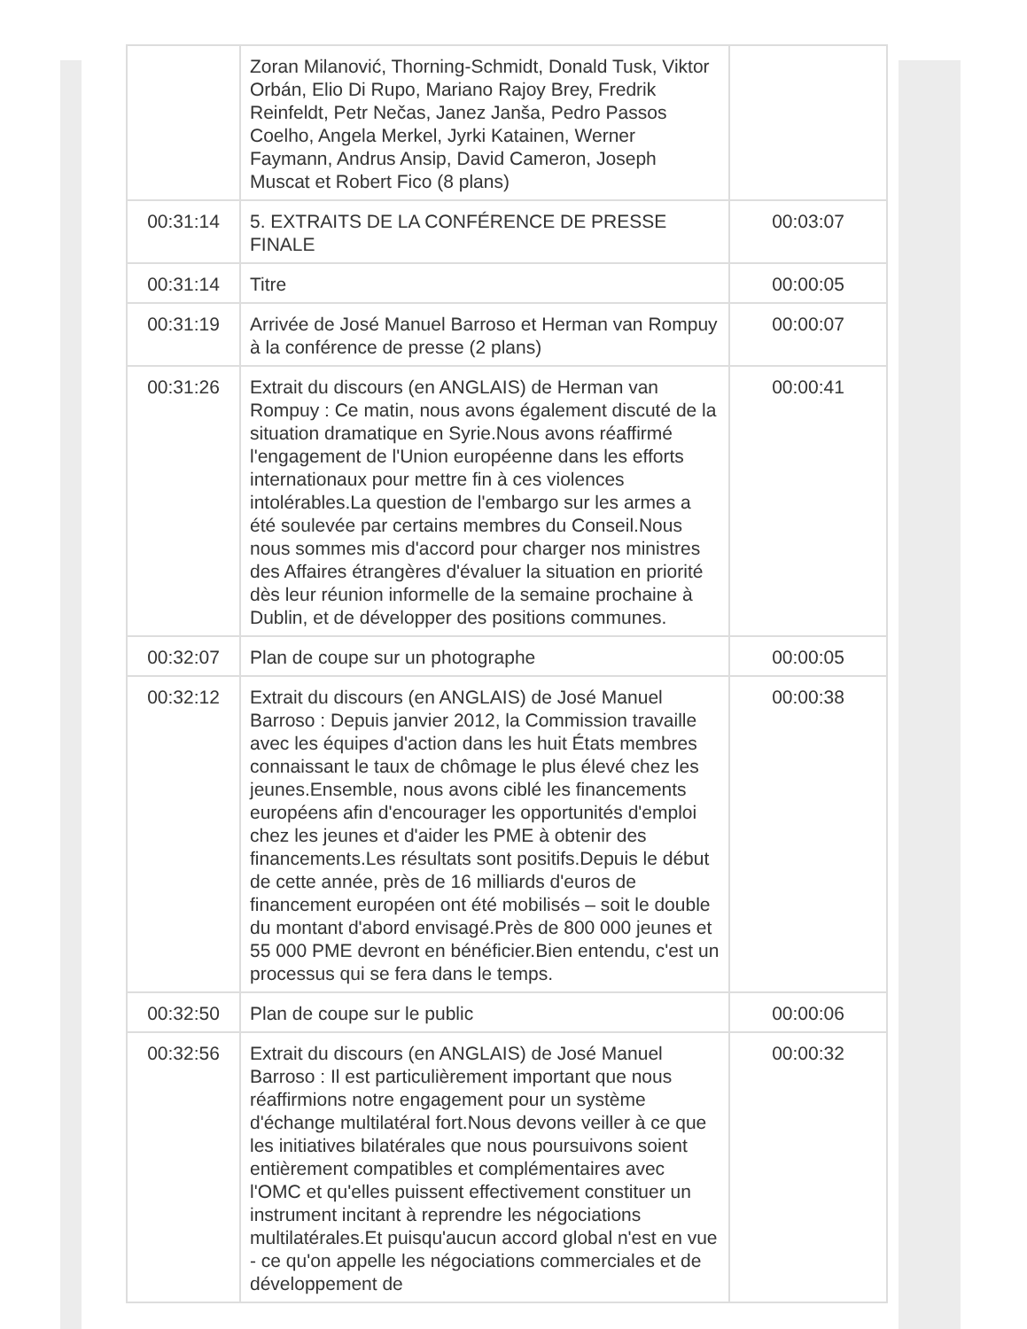| | Zoran Milanović, Thorning-Schmidt, Donald Tusk, Viktor Orbán, Elio Di Rupo, Mariano Rajoy Brey, Fredrik Reinfeldt, Petr Nečas, Janez Janša, Pedro Passos Coelho, Angela Merkel, Jyrki Katainen, Werner Faymann, Andrus Ansip, David Cameron, Joseph Muscat et Robert Fico (8 plans) | |
| 00:31:14 | 5. EXTRAITS DE LA CONFÉRENCE DE PRESSE FINALE | 00:03:07 |
| 00:31:14 | Titre | 00:00:05 |
| 00:31:19 | Arrivée de José Manuel Barroso et Herman van Rompuy à la conférence de presse (2 plans) | 00:00:07 |
| 00:31:26 | Extrait du discours (en ANGLAIS) de Herman van Rompuy : Ce matin, nous avons également discuté de la situation dramatique en Syrie.Nous avons réaffirmé l'engagement de l'Union européenne dans les efforts internationaux pour mettre fin à ces violences intolérables.La question de l'embargo sur les armes a été soulevée par certains membres du Conseil.Nous nous sommes mis d'accord pour charger nos ministres des Affaires étrangères d'évaluer la situation en priorité dès leur réunion informelle de la semaine prochaine à Dublin, et de développer des positions communes. | 00:00:41 |
| 00:32:07 | Plan de coupe sur un photographe | 00:00:05 |
| 00:32:12 | Extrait du discours (en ANGLAIS) de José Manuel Barroso : Depuis janvier 2012, la Commission travaille avec les équipes d'action dans les huit États membres connaissant le taux de chômage le plus élevé chez les jeunes.Ensemble, nous avons ciblé les financements européens afin d'encourager les opportunités d'emploi chez les jeunes et d'aider les PME à obtenir des financements.Les résultats sont positifs.Depuis le début de cette année, près de 16 milliards d'euros de financement européen ont été mobilisés – soit le double du montant d'abord envisagé.Près de 800 000 jeunes et 55 000 PME devront en bénéficier.Bien entendu, c'est un processus qui se fera dans le temps. | 00:00:38 |
| 00:32:50 | Plan de coupe sur le public | 00:00:06 |
| 00:32:56 | Extrait du discours (en ANGLAIS) de José Manuel Barroso : Il est particulièrement important que nous réaffirmions notre engagement pour un système d'échange multilatéral fort.Nous devons veiller à ce que les initiatives bilatérales que nous poursuivons soient entièrement compatibles et complémentaires avec l'OMC et qu'elles puissent effectivement constituer un instrument incitant à reprendre les négociations multilatérales.Et puisqu'aucun accord global n'est en vue - ce qu'on appelle les négociations commerciales et de développement de | 00:00:32 |